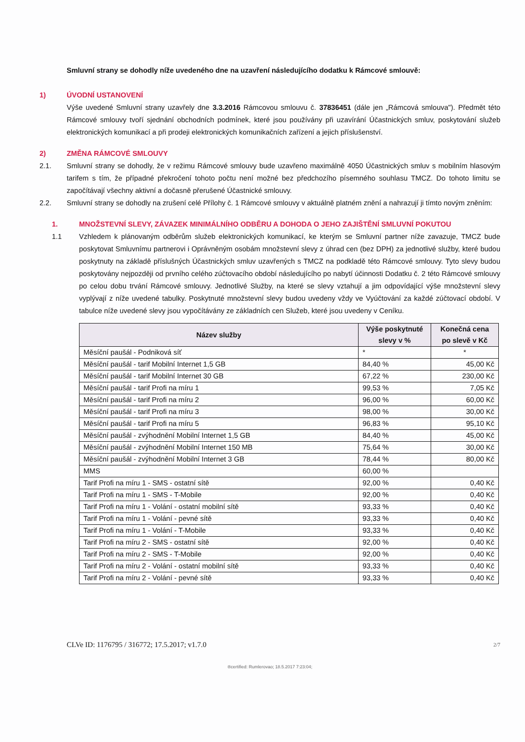Smluvní strany se dohodly níže uvedeného dne na uzavření následujícího dodatku k Rámcové smlouvě:
1) ÚVODNÍ USTANOVENÍ
Výše uvedené Smluvní strany uzavřely dne 3.3.2016 Rámcovou smlouvu č. 37836451 (dále jen „Rámcová smlouva"). Předmět této Rámcové smlouvy tvoří sjednání obchodních podmínek, které jsou používány při uzavírání Účastnických smluv, poskytování služeb elektronických komunikací a při prodeji elektronických komunikačních zařízení a jejich příslušenství.
2) ZMĚNA RÁMCOVÉ SMLOUVY
2.1. Smluvní strany se dohodly, že v režimu Rámcové smlouvy bude uzavřeno maximálně 4050 Účastnických smluv s mobilním hlasovým tarifem s tím, že případné překročení tohoto počtu není možné bez předchozího písemného souhlasu TMCZ. Do tohoto limitu se započítávají všechny aktivní a dočasně přerušené Účastnické smlouvy.
2.2. Smluvní strany se dohodly na zrušení celé Přílohy č. 1 Rámcové smlouvy v aktuálně platném znění a nahrazují ji tímto novým zněním:
1. MNOŽSTEVNÍ SLEVY, ZÁVAZEK MINIMÁLNÍHO ODBĚRU A DOHODA O JEHO ZAJIŠTĚNÍ SMLUVNÍ POKUTOU
1.1 Vzhledem k plánovaným odběrům služeb elektronických komunikací, ke kterým se Smluvní partner níže zavazuje, TMCZ bude poskytovat Smluvnímu partnerovi i Oprávněným osobám množstevní slevy z úhrad cen (bez DPH) za jednotlivé služby, které budou poskytnuty na základě příslušných Účastnických smluv uzavřených s TMCZ na podkladě této Rámcové smlouvy. Tyto slevy budou poskytovány nejpozději od prvního celého zúčtovacího období následujícího po nabytí účinnosti Dodatku č. 2 této Rámcové smlouvy po celou dobu trvání Rámcové smlouvy. Jednotlivé Služby, na které se slevy vztahují a jim odpovídající výše množstevní slevy vyplývají z níže uvedené tabulky. Poskytnuté množstevní slevy budou uvedeny vždy ve Vyúčtování za každé zúčtovací období. V tabulce níže uvedené slevy jsou vypočítávány ze základních cen Služeb, které jsou uvedeny v Ceníku.
| Název služby | Výše poskytnuté slevy v % | Konečná cena po slevě v Kč |
| --- | --- | --- |
| Měsíční paušál - Podniková síť | * | * |
| Měsíční paušál - tarif Mobilní Internet 1,5 GB | 84,40 % | 45,00 Kč |
| Měsíční paušál - tarif Mobilní Internet 30 GB | 67,22 % | 230,00 Kč |
| Měsíční paušál - tarif Profi na míru 1 | 99,53 % | 7,05 Kč |
| Měsíční paušál - tarif Profi na míru 2 | 96,00 % | 60,00 Kč |
| Měsíční paušál - tarif Profi na míru 3 | 98,00 % | 30,00 Kč |
| Měsíční paušál - tarif Profi na míru 5 | 96,83 % | 95,10 Kč |
| Měsíční paušál - zvýhodnění Mobilní Internet 1,5 GB | 84,40 % | 45,00 Kč |
| Měsíční paušál - zvýhodnění Mobilní Internet 150 MB | 75,64 % | 30,00 Kč |
| Měsíční paušál - zvýhodnění Mobilní Internet 3 GB | 78,44 % | 80,00 Kč |
| MMS | 60,00 % | |
| Tarif Profi na míru 1 - SMS - ostatní sítě | 92,00 % | 0,40 Kč |
| Tarif Profi na míru 1 - SMS - T-Mobile | 92,00 % | 0,40 Kč |
| Tarif Profi na míru 1 - Volání - ostatní mobilní sítě | 93,33 % | 0,40 Kč |
| Tarif Profi na míru 1 - Volání - pevné sítě | 93,33 % | 0,40 Kč |
| Tarif Profi na míru 1 - Volání - T-Mobile | 93,33 % | 0,40 Kč |
| Tarif Profi na míru 2 - SMS - ostatní sítě | 92,00 % | 0,40 Kč |
| Tarif Profi na míru 2 - SMS - T-Mobile | 92,00 % | 0,40 Kč |
| Tarif Profi na míru 2 - Volání - ostatní mobilní sítě | 93,33 % | 0,40 Kč |
| Tarif Profi na míru 2 - Volání - pevné sítě | 93,33 % | 0,40 Kč |
CLVe ID: 1176795 / 316772; 17.5.2017; v1.7.0 2/7
®certified: Rumlerovao; 18.5.2017 7:23:04;